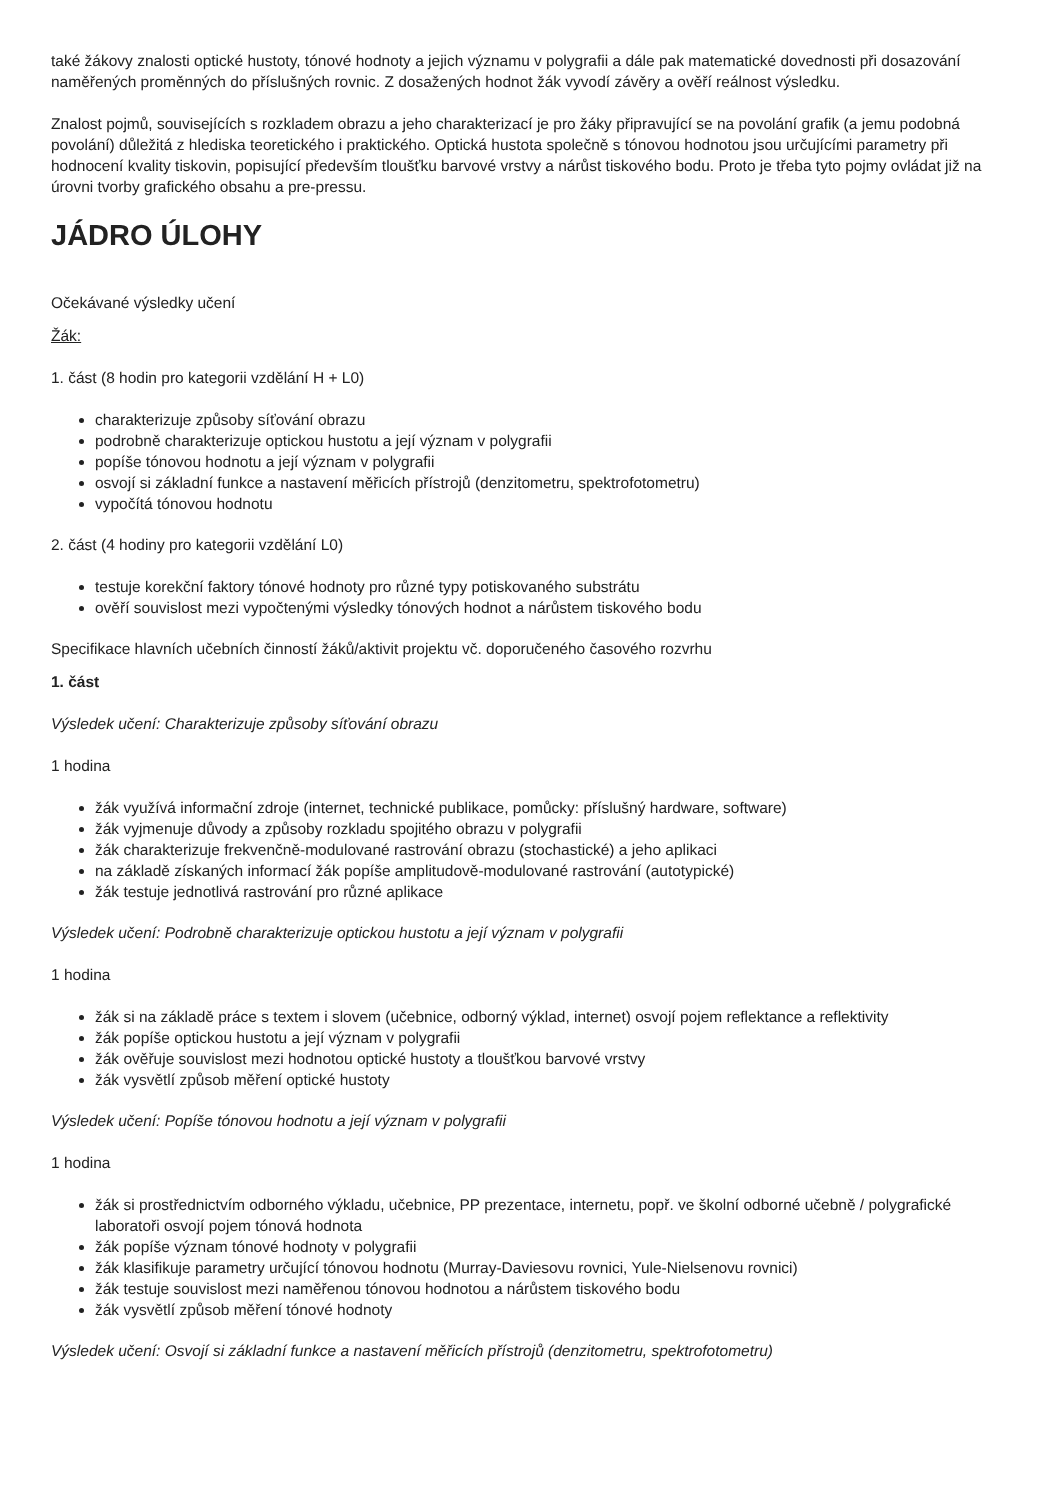také žákovy znalosti optické hustoty, tónové hodnoty a jejich významu v polygrafii a dále pak matematické dovednosti při dosazování naměřených proměnných do příslušných rovnic. Z dosažených hodnot žák vyvodí závěry a ověří reálnost výsledku.
Znalost pojmů, souvisejících s rozkladem obrazu a jeho charakterizací je pro žáky připravující se na povolání grafik (a jemu podobná povolání) důležitá z hlediska teoretického i praktického. Optická hustota společně s tónovou hodnotou jsou určujícími parametry při hodnocení kvality tiskovin, popisující především tloušťku barvové vrstvy a nárůst tiskového bodu. Proto je třeba tyto pojmy ovládat již na úrovni tvorby grafického obsahu a pre-pressu.
JÁDRO ÚLOHY
Očekávané výsledky učení
Žák:
1. část (8 hodin pro kategorii vzdělání H + L0)
charakterizuje způsoby síťování obrazu
podrobně charakterizuje optickou hustotu a její význam v polygrafii
popíše tónovou hodnotu a její význam v polygrafii
osvojí si základní funkce a nastavení měřicích přístrojů (denzitometru, spektrofotometru)
vypočítá tónovou hodnotu
2. část (4 hodiny pro kategorii vzdělání L0)
testuje korekční faktory tónové hodnoty pro různé typy potiskovaného substrátu
ověří souvislost mezi vypočtenými výsledky tónových hodnot a nárůstem tiskového bodu
Specifikace hlavních učebních činností žáků/aktivit projektu vč. doporučeného časového rozvrhu
1. část
Výsledek učení: Charakterizuje způsoby síťování obrazu
1 hodina
žák využívá informační zdroje (internet, technické publikace, pomůcky: příslušný hardware, software)
žák vyjmenuje důvody a způsoby rozkladu spojitého obrazu v polygrafii
žák charakterizuje frekvenčně-modulované rastrování obrazu (stochastické) a jeho aplikaci
na základě získaných informací žák popíše amplitudově-modulované rastrování (autotypické)
žák testuje jednotlivá rastrování pro různé aplikace
Výsledek učení: Podrobně charakterizuje optickou hustotu a její význam v polygrafii
1 hodina
žák si na základě práce s textem i slovem (učebnice, odborný výklad, internet) osvojí pojem reflektance a reflektivity
žák popíše optickou hustotu a její význam v polygrafii
žák ověřuje souvislost mezi hodnotou optické hustoty a tloušťkou barvové vrstvy
žák vysvětlí způsob měření optické hustoty
Výsledek učení: Popíše tónovou hodnotu a její význam v polygrafii
1 hodina
žák si prostřednictvím odborného výkladu, učebnice, PP prezentace, internetu, popř. ve školní odborné učebně / polygrafické laboratoři osvojí pojem tónová hodnota
žák popíše význam tónové hodnoty v polygrafii
žák klasifikuje parametry určující tónovou hodnotu (Murray-Daviesovu rovnici, Yule-Nielsenovu rovnici)
žák testuje souvislost mezi naměřenou tónovou hodnotou a nárůstem tiskového bodu
žák vysvětlí způsob měření tónové hodnoty
Výsledek učení: Osvojí si základní funkce a nastavení měřicích přístrojů (denzitometru, spektrofotometru)